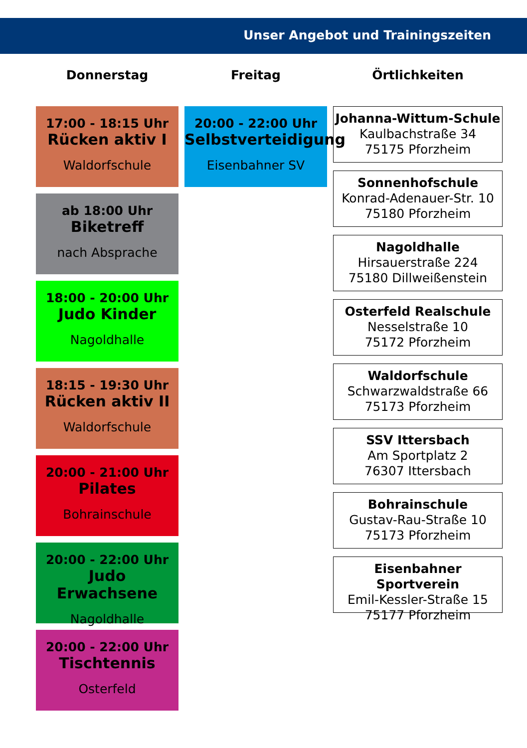Unser Angebot und Trainingszeiten
Donnerstag
17:00 - 18:15 Uhr
Rücken aktiv I
Waldorfschule
ab 18:00 Uhr
Biketreff
nach Absprache
18:00 - 20:00 Uhr
Judo Kinder
Nagoldhalle
18:15 - 19:30 Uhr
Rücken aktiv II
Waldorfschule
20:00 - 21:00 Uhr
Pilates
Bohrainschule
20:00 - 22:00 Uhr
Judo Erwachsene
Nagoldhalle
20:00 - 22:00 Uhr
Tischtennis
Osterfeld
Freitag
20:00 - 22:00 Uhr
Selbstverteidigung
Eisenbahner SV
Örtlichkeiten
Johanna-Wittum-Schule
Kaulbachstraße 34
75175 Pforzheim
Sonnenhofschule
Konrad-Adenauer-Str. 10
75180 Pforzheim
Nagoldhalle
Hirsauerstraße 224
75180 Dillweißenstein
Osterfeld Realschule
Nesselstraße 10
75172 Pforzheim
Waldorfschule
Schwarzwaldstraße 66
75173 Pforzheim
SSV Ittersbach
Am Sportplatz 2
76307 Ittersbach
Bohrainschule
Gustav-Rau-Straße 10
75173 Pforzheim
Eisenbahner Sportverein
Emil-Kessler-Straße 15
75177 Pforzheim